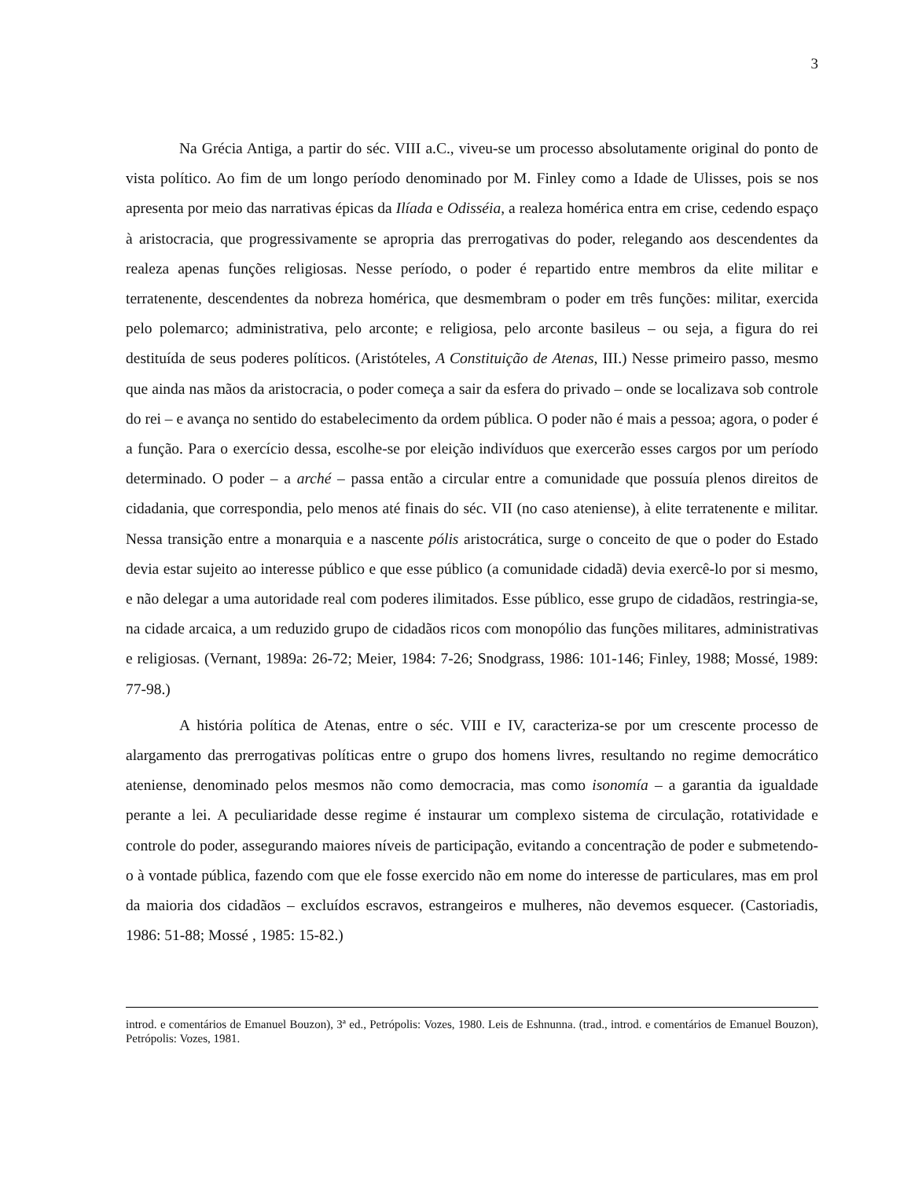3
Na Grécia Antiga, a partir do séc. VIII a.C., viveu-se um processo absolutamente original do ponto de vista político. Ao fim de um longo período denominado por M. Finley como a Idade de Ulisses, pois se nos apresenta por meio das narrativas épicas da Ilíada e Odisséia, a realeza homérica entra em crise, cedendo espaço à aristocracia, que progressivamente se apropria das prerrogativas do poder, relegando aos descendentes da realeza apenas funções religiosas. Nesse período, o poder é repartido entre membros da elite militar e terratenente, descendentes da nobreza homérica, que desmembram o poder em três funções: militar, exercida pelo polemarco; administrativa, pelo arconte; e religiosa, pelo arconte basileus – ou seja, a figura do rei destituída de seus poderes políticos. (Aristóteles, A Constituição de Atenas, III.) Nesse primeiro passo, mesmo que ainda nas mãos da aristocracia, o poder começa a sair da esfera do privado – onde se localizava sob controle do rei – e avança no sentido do estabelecimento da ordem pública. O poder não é mais a pessoa; agora, o poder é a função. Para o exercício dessa, escolhe-se por eleição indivíduos que exercerão esses cargos por um período determinado. O poder – a arché – passa então a circular entre a comunidade que possuía plenos direitos de cidadania, que correspondia, pelo menos até finais do séc. VII (no caso ateniense), à elite terratenente e militar. Nessa transição entre a monarquia e a nascente pólis aristocrática, surge o conceito de que o poder do Estado devia estar sujeito ao interesse público e que esse público (a comunidade cidadã) devia exercê-lo por si mesmo, e não delegar a uma autoridade real com poderes ilimitados. Esse público, esse grupo de cidadãos, restringia-se, na cidade arcaica, a um reduzido grupo de cidadãos ricos com monopólio das funções militares, administrativas e religiosas. (Vernant, 1989a: 26-72; Meier, 1984: 7-26; Snodgrass, 1986: 101-146; Finley, 1988; Mossé, 1989: 77-98.)
A história política de Atenas, entre o séc. VIII e IV, caracteriza-se por um crescente processo de alargamento das prerrogativas políticas entre o grupo dos homens livres, resultando no regime democrático ateniense, denominado pelos mesmos não como democracia, mas como isonomía – a garantia da igualdade perante a lei. A peculiaridade desse regime é instaurar um complexo sistema de circulação, rotatividade e controle do poder, assegurando maiores níveis de participação, evitando a concentração de poder e submetendo-o à vontade pública, fazendo com que ele fosse exercido não em nome do interesse de particulares, mas em prol da maioria dos cidadãos – excluídos escravos, estrangeiros e mulheres, não devemos esquecer. (Castoriadis, 1986: 51-88; Mossé , 1985: 15-82.)
introd. e comentários de Emanuel Bouzon), 3ª ed., Petrópolis: Vozes, 1980. Leis de Eshnunna. (trad., introd. e comentários de Emanuel Bouzon), Petrópolis: Vozes, 1981.